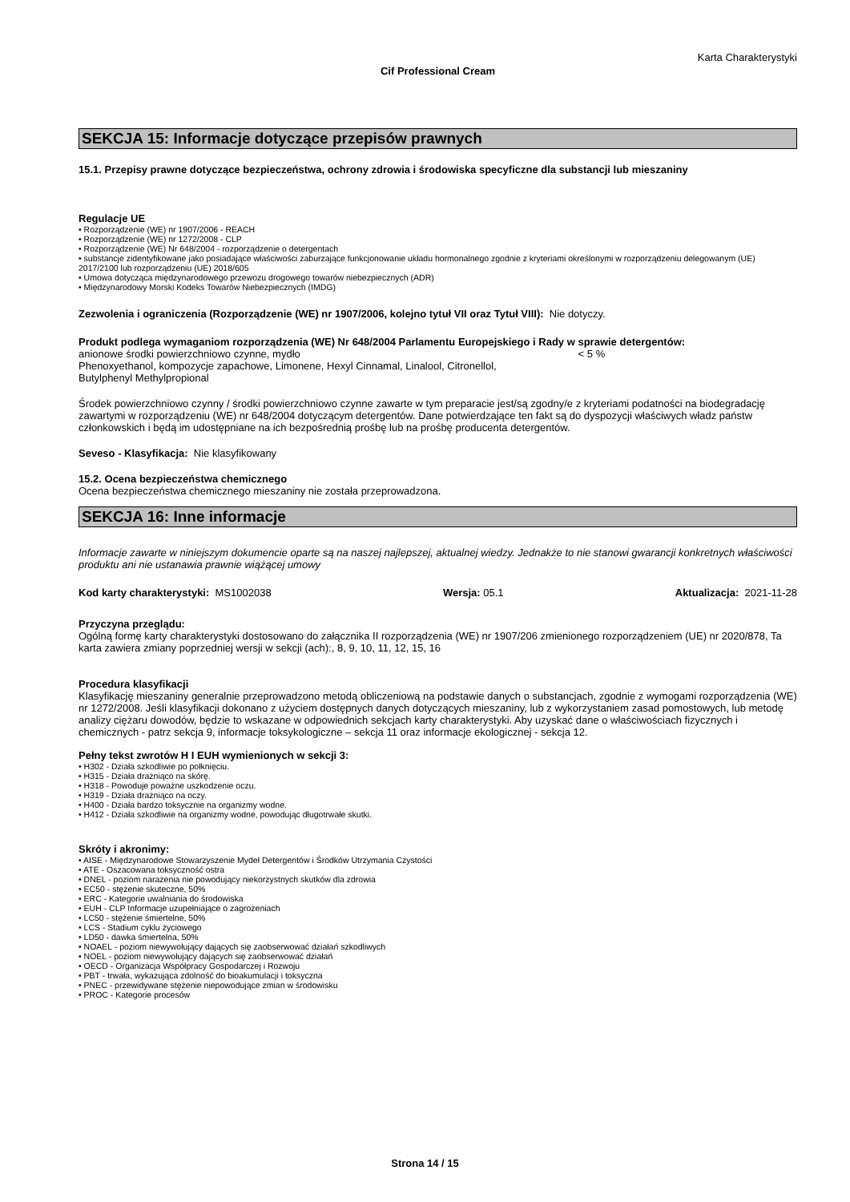Karta Charakterystyki
Cif Professional Cream
SEKCJA 15: Informacje dotyczące przepisów prawnych
15.1. Przepisy prawne dotyczące bezpieczeństwa, ochrony zdrowia i środowiska specyficzne dla substancji lub mieszaniny
Regulacje UE
• Rozporządzenie (WE) nr 1907/2006 - REACH
• Rozporządzenie (WE) nr 1272/2008 - CLP
• Rozporządzenie (WE) Nr 648/2004 - rozporządzenie o detergentach
• substancje zidentyfikowane jako posiadające właściwości zaburzające funkcjonowanie układu hormonalnego zgodnie z kryteriami określonymi w rozporządzeniu delegowanym (UE) 2017/2100 lub rozporządzeniu (UE) 2018/605
• Umowa dotycząca międzynarodowego przewozu drogowego towarów niebezpiecznych (ADR)
• Międzynarodowy Morski Kodeks Towarów Niebezpiecznych (IMDG)
Zezwolenia i ograniczenia (Rozporządzenie (WE) nr 1907/2006, kolejno tytuł VII oraz Tytuł VIII): Nie dotyczy.
Produkt podlega wymaganiom rozporządzenia (WE) Nr 648/2004 Parlamentu Europejskiego i Rady w sprawie detergentów:
anionowe środki powierzchniowo czynne, mydło < 5 %
Phenoxyethanol, kompozycje zapachowe, Limonene, Hexyl Cinnamal, Linalool, Citronellol,
Butylphenyl Methylpropional
Środek powierzchniowo czynny / środki powierzchniowo czynne zawarte w tym preparacie jest/są zgodny/e z kryteriami podatności na biodegradację zawartymi w rozporządzeniu (WE) nr 648/2004 dotyczącym detergentów. Dane potwierdzające ten fakt są do dyspozycji właściwych władz państw członkowskich i będą im udostępniane na ich bezpośrednią prośbę lub na prośbę producenta detergentów.
Seveso - Klasyfikacja: Nie klasyfikowany
15.2. Ocena bezpieczeństwa chemicznego
Ocena bezpieczeństwa chemicznego mieszaniny nie została przeprowadzona.
SEKCJA 16: Inne informacje
Informacje zawarte w niniejszym dokumencie oparte są na naszej najlepszej, aktualnej wiedzy. Jednakże to nie stanowi gwarancji konkretnych właściwości produktu ani nie ustanawia prawnie wiążącej umowy
Kod karty charakterystyki: MS1002038 Wersja: 05.1 Aktualizacja: 2021-11-28
Przyczyna przeglądu:
Ogólną formę karty charakterystyki dostosowano do załącznika II rozporządzenia (WE) nr 1907/206 zmienionego rozporządzeniem (UE) nr 2020/878, Ta karta zawiera zmiany poprzedniej wersji w sekcji (ach):, 8, 9, 10, 11, 12, 15, 16
Procedura klasyfikacji
Klasyfikację mieszaniny generalnie przeprowadzono metodą obliczeniową na podstawie danych o substancjach, zgodnie z wymogami rozporządzenia (WE) nr 1272/2008. Jeśli klasyfikacji dokonano z użyciem dostępnych danych dotyczących mieszaniny, lub z wykorzystaniem zasad pomostowych, lub metodę analizy ciężaru dowodów, będzie to wskazane w odpowiednich sekcjach karty charakterystyki. Aby uzyskać dane o właściwościach fizycznych i chemicznych - patrz sekcja 9, informacje toksykologiczne – sekcja 11 oraz informacje ekologicznej - sekcja 12.
Pełny tekst zwrotów H I EUH wymienionych w sekcji 3:
• H302 - Działa szkodliwie po połknięciu.
• H315 - Działa drażniąco na skórę.
• H318 - Powoduje poważne uszkodzenie oczu.
• H319 - Działa drażniąco na oczy.
• H400 - Działa bardzo toksycznie na organizmy wodne.
• H412 - Działa szkodliwie na organizmy wodne, powodując długotrwałe skutki.
Skróty i akronimy:
• AISE - Międzynarodowe Stowarzyszenie Mydeł Detergentów i Środków Utrzymania Czystości
• ATE - Oszacowana toksyczność ostra
• DNEL - poziom narażenia nie powodujący niekorzystnych skutków dla zdrowia
• EC50 - stężenie skuteczne, 50%
• ERC - Kategorie uwalniania do środowiska
• EUH - CLP Informacje uzupełniające o zagrożeniach
• LC50 - stężenie śmiertelne, 50%
• LCS - Stadium cyklu życiowego
• LD50 - dawka śmiertelna, 50%
• NOAEL - poziom niewywołujący dających się zaobserwować działań szkodliwych
• NOEL - poziom niewywołujący dających się zaobserwować działań
• OECD - Organizacja Współpracy Gospodarczej i Rozwoju
• PBT - trwała, wykazująca zdolność do bioakumulacji i toksyczna
• PNEC - przewidywane stężenie niepowodujące zmian w środowisku
• PROC - Kategorie procesów
Strona 14 / 15